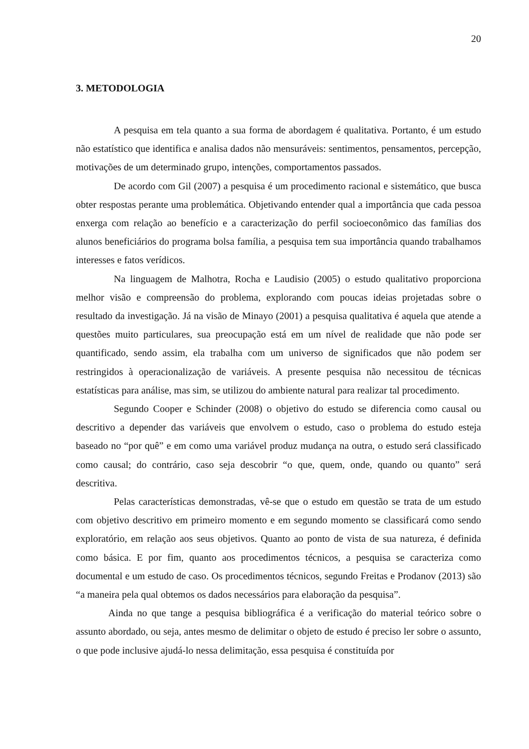20
3. METODOLOGIA
A pesquisa em tela quanto a sua forma de abordagem é qualitativa. Portanto, é um estudo não estatístico que identifica e analisa dados não mensuráveis: sentimentos, pensamentos, percepção, motivações de um determinado grupo, intenções, comportamentos passados.
De acordo com Gil (2007) a pesquisa é um procedimento racional e sistemático, que busca obter respostas perante uma problemática. Objetivando entender qual a importância que cada pessoa enxerga com relação ao benefício e a caracterização do perfil socioeconômico das famílias dos alunos beneficiários do programa bolsa família, a pesquisa tem sua importância quando trabalhamos interesses e fatos verídicos.
Na linguagem de Malhotra, Rocha e Laudisio (2005) o estudo qualitativo proporciona melhor visão e compreensão do problema, explorando com poucas ideias projetadas sobre o resultado da investigação. Já na visão de Minayo (2001) a pesquisa qualitativa é aquela que atende a questões muito particulares, sua preocupação está em um nível de realidade que não pode ser quantificado, sendo assim, ela trabalha com um universo de significados que não podem ser restringidos à operacionalização de variáveis. A presente pesquisa não necessitou de técnicas estatísticas para análise, mas sim, se utilizou do ambiente natural para realizar tal procedimento.
Segundo Cooper e Schinder (2008) o objetivo do estudo se diferencia como causal ou descritivo a depender das variáveis que envolvem o estudo, caso o problema do estudo esteja baseado no “por quê” e em como uma variável produz mudança na outra, o estudo será classificado como causal; do contrário, caso seja descobrir “o que, quem, onde, quando ou quanto” será descritiva.
Pelas características demonstradas, vê-se que o estudo em questão se trata de um estudo com objetivo descritivo em primeiro momento e em segundo momento se classificará como sendo exploratório, em relação aos seus objetivos. Quanto ao ponto de vista de sua natureza, é definida como básica. E por fim, quanto aos procedimentos técnicos, a pesquisa se caracteriza como documental e um estudo de caso. Os procedimentos técnicos, segundo Freitas e Prodanov (2013) são “a maneira pela qual obtemos os dados necessários para elaboração da pesquisa”.
Ainda no que tange a pesquisa bibliográfica é a verificação do material teórico sobre o assunto abordado, ou seja, antes mesmo de delimitar o objeto de estudo é preciso ler sobre o assunto, o que pode inclusive ajudá-lo nessa delimitação, essa pesquisa é constituída por